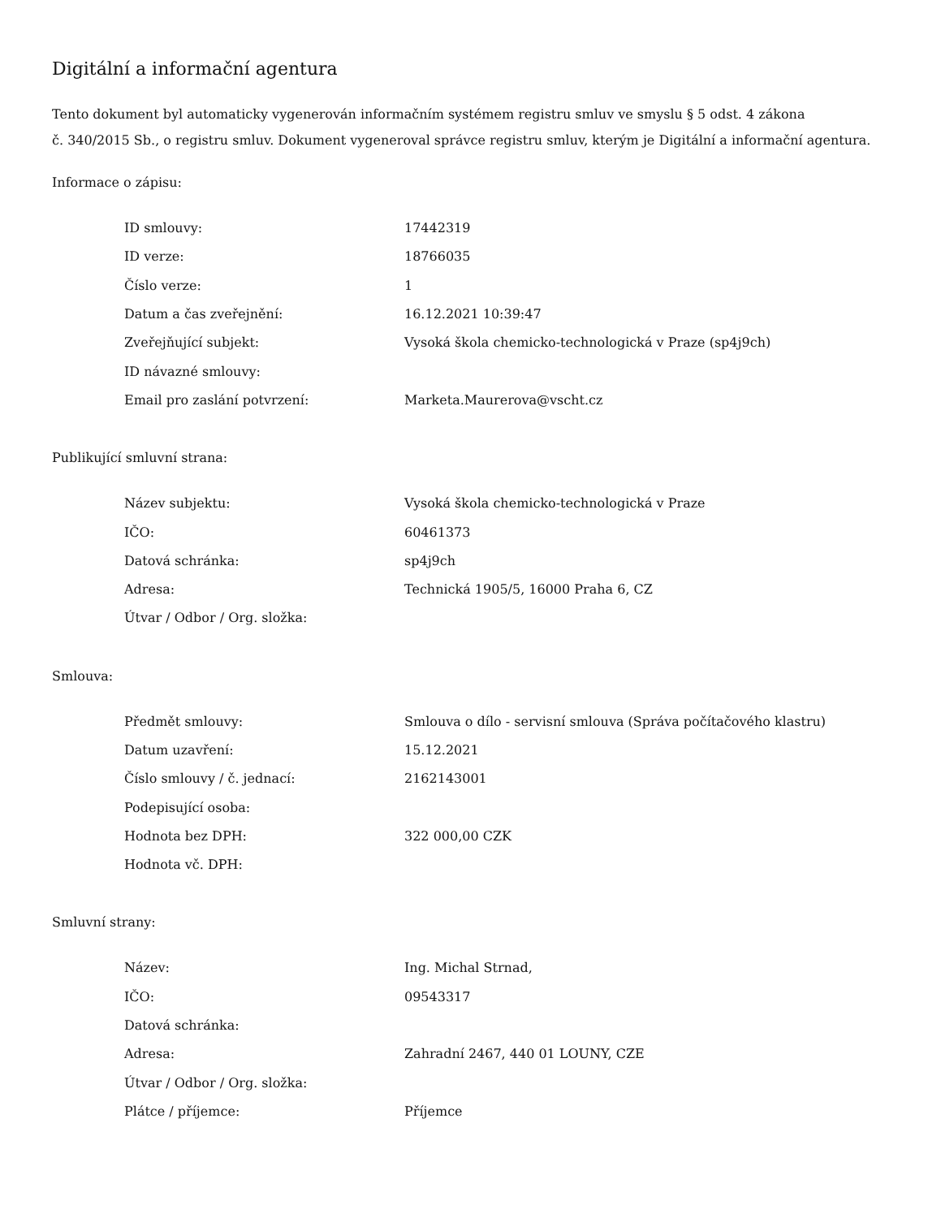Digitální a informační agentura
Tento dokument byl automaticky vygenerován informačním systémem registru smluv ve smyslu § 5 odst. 4 zákona
č. 340/2015 Sb., o registru smluv. Dokument vygeneroval správce registru smluv, kterým je Digitální a informační agentura.
Informace o zápisu:
| ID smlouvy: | 17442319 |
| ID verze: | 18766035 |
| Číslo verze: | 1 |
| Datum a čas zveřejnění: | 16.12.2021 10:39:47 |
| Zveřejňující subjekt: | Vysoká škola chemicko-technologická v Praze (sp4j9ch) |
| ID návazné smlouvy: | |
| Email pro zaslání potvrzení: | Marketa.Maurerova@vscht.cz |
Publikující smluvní strana:
| Název subjektu: | Vysoká škola chemicko-technologická v Praze |
| IČO: | 60461373 |
| Datová schránka: | sp4j9ch |
| Adresa: | Technická 1905/5, 16000 Praha 6, CZ |
| Útvar / Odbor / Org. složka: | |
Smlouva:
| Předmět smlouvy: | Smlouva o dílo - servisní smlouva (Správa počítačového klastru) |
| Datum uzavření: | 15.12.2021 |
| Číslo smlouvy / č. jednací: | 2162143001 |
| Podepisující osoba: | |
| Hodnota bez DPH: | 322 000,00 CZK |
| Hodnota vč. DPH: | |
Smluvní strany:
| Název: | Ing. Michal Strnad, |
| IČO: | 09543317 |
| Datová schránka: | |
| Adresa: | Zahradní 2467, 440 01 LOUNY, CZE |
| Útvar / Odbor / Org. složka: | |
| Plátce / příjemce: | Příjemce |